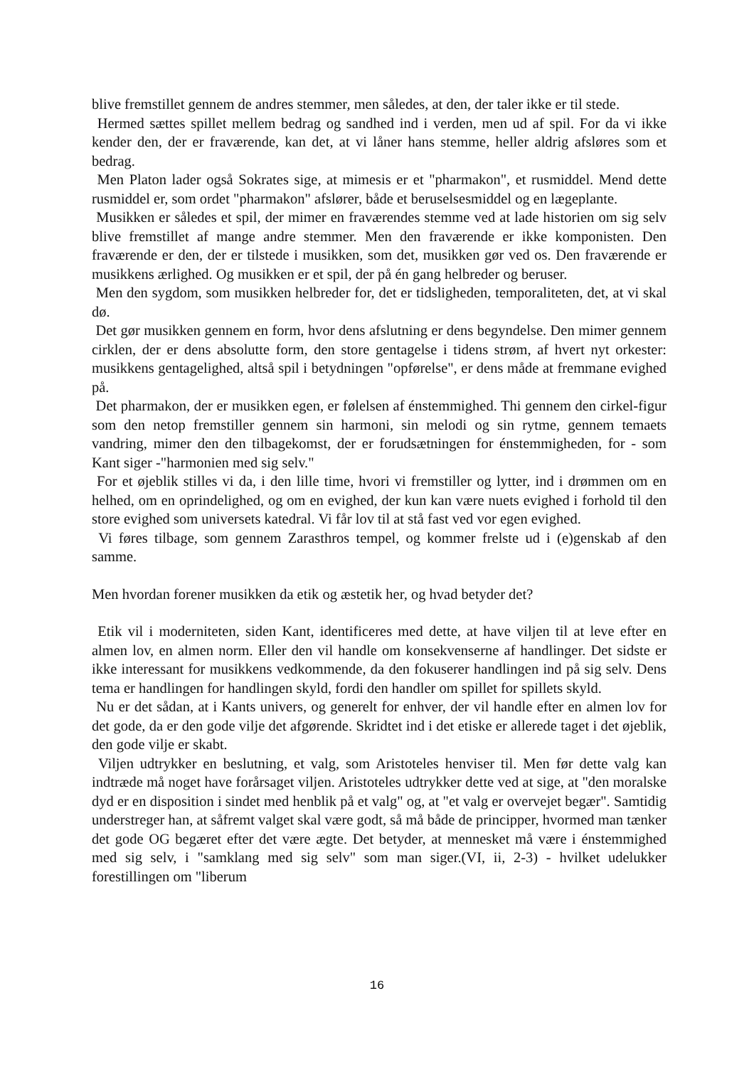blive fremstillet gennem de andres stemmer, men således, at den, der taler ikke er til stede.
Hermed sættes spillet mellem bedrag og sandhed ind i verden, men ud af spil. For da vi ikke kender den, der er fraværende, kan det, at vi låner hans stemme, heller aldrig afsløres som et bedrag.
Men Platon lader også Sokrates sige, at mimesis er et "pharmakon", et rusmiddel. Mend dette rusmiddel er, som ordet "pharmakon" afslører, både et beruselsesmiddel og en lægeplante.
Musikken er således et spil, der mimer en fraværendes stemme ved at lade historien om sig selv blive fremstillet af mange andre stemmer. Men den fraværende er ikke komponisten. Den fraværende er den, der er tilstede i musikken, som det, musikken gør ved os. Den fraværende er musikkens ærlighed. Og musikken er et spil, der på én gang helbreder og beruser.
Men den sygdom, som musikken helbreder for, det er tidsligheden, temporaliteten, det, at vi skal dø.
Det gør musikken gennem en form, hvor dens afslutning er dens begyndelse. Den mimer gennem cirklen, der er dens absolutte form, den store gentagelse i tidens strøm, af hvert nyt orkester: musikkens gentagelighed, altså spil i betydningen "opførelse", er dens måde at fremmane evighed på.
Det pharmakon, der er musikken egen, er følelsen af énstemmighed. Thi gennem den cirkel-figur som den netop fremstiller gennem sin harmoni, sin melodi og sin rytme, gennem temaets vandring, mimer den den tilbagekomst, der er forudsætningen for énstemmigheden, for - som Kant siger -"harmonien med sig selv."
For et øjeblik stilles vi da, i den lille time, hvori vi fremstiller og lytter, ind i drømmen om en helhed, om en oprindelighed, og om en evighed, der kun kan være nuets evighed i forhold til den store evighed som universets katedral. Vi får lov til at stå fast ved vor egen evighed.
Vi føres tilbage, som gennem Zarasthros tempel, og kommer frelste ud i (e)genskab af den samme.
Men hvordan forener musikken da etik og æstetik her, og hvad betyder det?
Etik vil i moderniteten, siden Kant, identificeres med dette, at have viljen til at leve efter en almen lov, en almen norm. Eller den vil handle om konsekvenserne af handlinger. Det sidste er ikke interessant for musikkens vedkommende, da den fokuserer handlingen ind på sig selv. Dens tema er handlingen for handlingen skyld, fordi den handler om spillet for spillets skyld.
Nu er det sådan, at i Kants univers, og generelt for enhver, der vil handle efter en almen lov for det gode, da er den gode vilje det afgørende. Skridtet ind i det etiske er allerede taget i det øjeblik, den gode vilje er skabt.
Viljen udtrykker en beslutning, et valg, som Aristoteles henviser til. Men før dette valg kan indtræde må noget have forårsaget viljen. Aristoteles udtrykker dette ved at sige, at "den moralske dyd er en disposition i sindet med henblik på et valg" og, at "et valg er overvejet begær". Samtidig understreger han, at såfremt valget skal være godt, så må både de principper, hvormed man tænker det gode OG begæret efter det være ægte. Det betyder, at mennesket må være i énstemmighed med sig selv, i "samklang med sig selv" som man siger.(VI, ii, 2-3) - hvilket udelukker forestillingen om "liberum
16